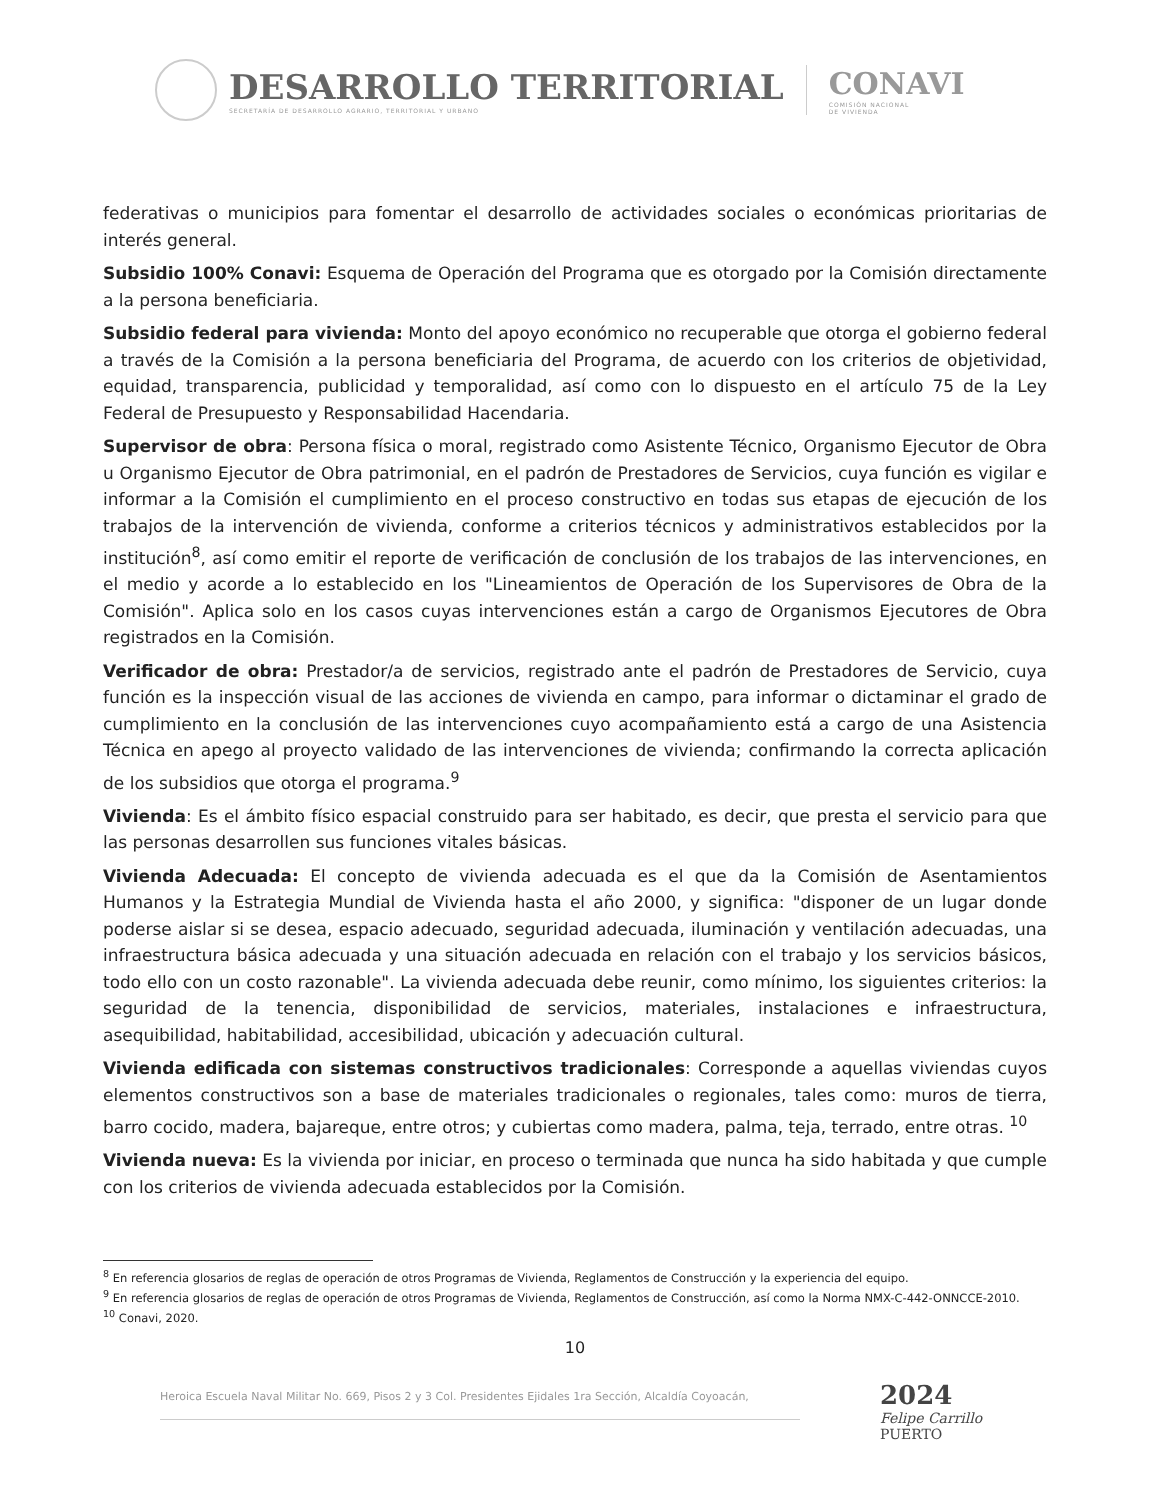DESARROLLO TERRITORIAL
SECRETARÍA DE DESARROLLO AGRARIO, TERRITORIAL Y URBANO
CONAVI
COMISIÓN NACIONAL
DE VIVIENDA
federativas o municipios para fomentar el desarrollo de actividades sociales o económicas prioritarias de interés general.
Subsidio 100% Conavi: Esquema de Operación del Programa que es otorgado por la Comisión directamente a la persona beneficiaria.
Subsidio federal para vivienda: Monto del apoyo económico no recuperable que otorga el gobierno federal a través de la Comisión a la persona beneficiaria del Programa, de acuerdo con los criterios de objetividad, equidad, transparencia, publicidad y temporalidad, así como con lo dispuesto en el artículo 75 de la Ley Federal de Presupuesto y Responsabilidad Hacendaria.
Supervisor de obra: Persona física o moral, registrado como Asistente Técnico, Organismo Ejecutor de Obra u Organismo Ejecutor de Obra patrimonial, en el padrón de Prestadores de Servicios, cuya función es vigilar e informar a la Comisión el cumplimiento en el proceso constructivo en todas sus etapas de ejecución de los trabajos de la intervención de vivienda, conforme a criterios técnicos y administrativos establecidos por la institución<sup>8</sup>, así como emitir el reporte de verificación de conclusión de los trabajos de las intervenciones, en el medio y acorde a lo establecido en los "Lineamientos de Operación de los Supervisores de Obra de la Comisión". Aplica solo en los casos cuyas intervenciones están a cargo de Organismos Ejecutores de Obra registrados en la Comisión.
Verificador de obra: Prestador/a de servicios, registrado ante el padrón de Prestadores de Servicio, cuya función es la inspección visual de las acciones de vivienda en campo, para informar o dictaminar el grado de cumplimiento en la conclusión de las intervenciones cuyo acompañamiento está a cargo de una Asistencia Técnica en apego al proyecto validado de las intervenciones de vivienda; confirmando la correcta aplicación de los subsidios que otorga el programa.<sup>9</sup>
Vivienda: Es el ámbito físico espacial construido para ser habitado, es decir, que presta el servicio para que las personas desarrollen sus funciones vitales básicas.
Vivienda Adecuada: El concepto de vivienda adecuada es el que da la Comisión de Asentamientos Humanos y la Estrategia Mundial de Vivienda hasta el año 2000, y significa: "disponer de un lugar donde poderse aislar si se desea, espacio adecuado, seguridad adecuada, iluminación y ventilación adecuadas, una infraestructura básica adecuada y una situación adecuada en relación con el trabajo y los servicios básicos, todo ello con un costo razonable". La vivienda adecuada debe reunir, como mínimo, los siguientes criterios: la seguridad de la tenencia, disponibilidad de servicios, materiales, instalaciones e infraestructura, asequibilidad, habitabilidad, accesibilidad, ubicación y adecuación cultural.
Vivienda edificada con sistemas constructivos tradicionales: Corresponde a aquellas viviendas cuyos elementos constructivos son a base de materiales tradicionales o regionales, tales como: muros de tierra, barro cocido, madera, bajareque, entre otros; y cubiertas como madera, palma, teja, terrado, entre otras. <sup>10</sup>
Vivienda nueva: Es la vivienda por iniciar, en proceso o terminada que nunca ha sido habitada y que cumple con los criterios de vivienda adecuada establecidos por la Comisión.
<sup>8</sup> En referencia glosarios de reglas de operación de otros Programas de Vivienda, Reglamentos de Construcción y la experiencia del equipo.
<sup>9</sup> En referencia glosarios de reglas de operación de otros Programas de Vivienda, Reglamentos de Construcción, así como la Norma NMX-C-442-ONNCCE-2010.
<sup>10</sup> Conavi, 2020.
10
Heroica Escuela Naval Militar No. 669, Pisos 2 y 3 Col. Presidentes Ejidales 1ra Sección, Alcaldía Coyoacán,
2024
Felipe Carrillo
PUERTO